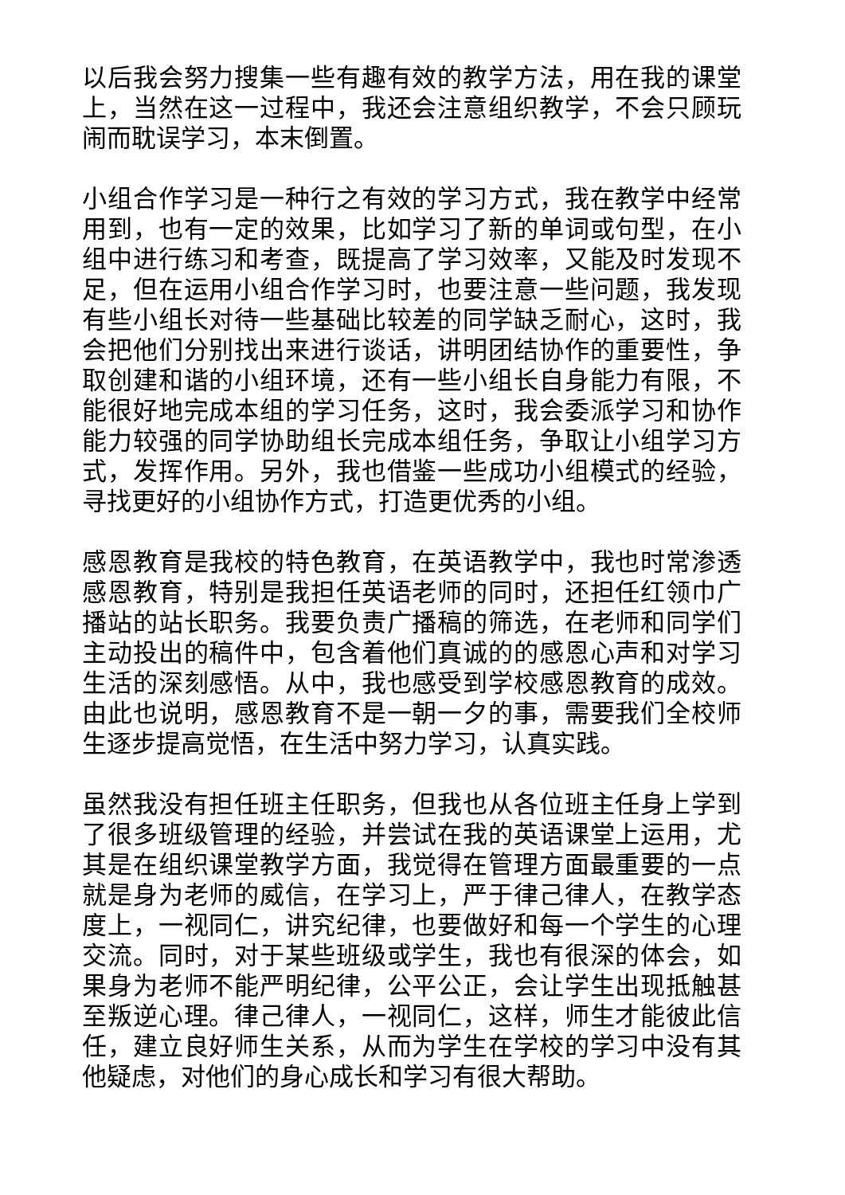以后我会努力搜集一些有趣有效的教学方法，用在我的课堂上，当然在这一过程中，我还会注意组织教学，不会只顾玩闹而耽误学习，本末倒置。
小组合作学习是一种行之有效的学习方式，我在教学中经常用到，也有一定的效果，比如学习了新的单词或句型，在小组中进行练习和考查，既提高了学习效率，又能及时发现不足，但在运用小组合作学习时，也要注意一些问题，我发现有些小组长对待一些基础比较差的同学缺乏耐心，这时，我会把他们分别找出来进行谈话，讲明团结协作的重要性，争取创建和谐的小组环境，还有一些小组长自身能力有限，不能很好地完成本组的学习任务，这时，我会委派学习和协作能力较强的同学协助组长完成本组任务，争取让小组学习方式，发挥作用。另外，我也借鉴一些成功小组模式的经验，寻找更好的小组协作方式，打造更优秀的小组。
感恩教育是我校的特色教育，在英语教学中，我也时常渗透感恩教育，特别是我担任英语老师的同时，还担任红领巾广播站的站长职务。我要负责广播稿的筛选，在老师和同学们主动投出的稿件中，包含着他们真诚的的感恩心声和对学习生活的深刻感悟。从中，我也感受到学校感恩教育的成效。由此也说明，感恩教育不是一朝一夕的事，需要我们全校师生逐步提高觉悟，在生活中努力学习，认真实践。
虽然我没有担任班主任职务，但我也从各位班主任身上学到了很多班级管理的经验，并尝试在我的英语课堂上运用，尤其是在组织课堂教学方面，我觉得在管理方面最重要的一点就是身为老师的威信，在学习上，严于律己律人，在教学态度上，一视同仁，讲究纪律，也要做好和每一个学生的心理交流。同时，对于某些班级或学生，我也有很深的体会，如果身为老师不能严明纪律，公平公正，会让学生出现抵触甚至叛逆心理。律己律人，一视同仁，这样，师生才能彼此信任，建立良好师生关系，从而为学生在学校的学习中没有其他疑虑，对他们的身心成长和学习有很大帮助。